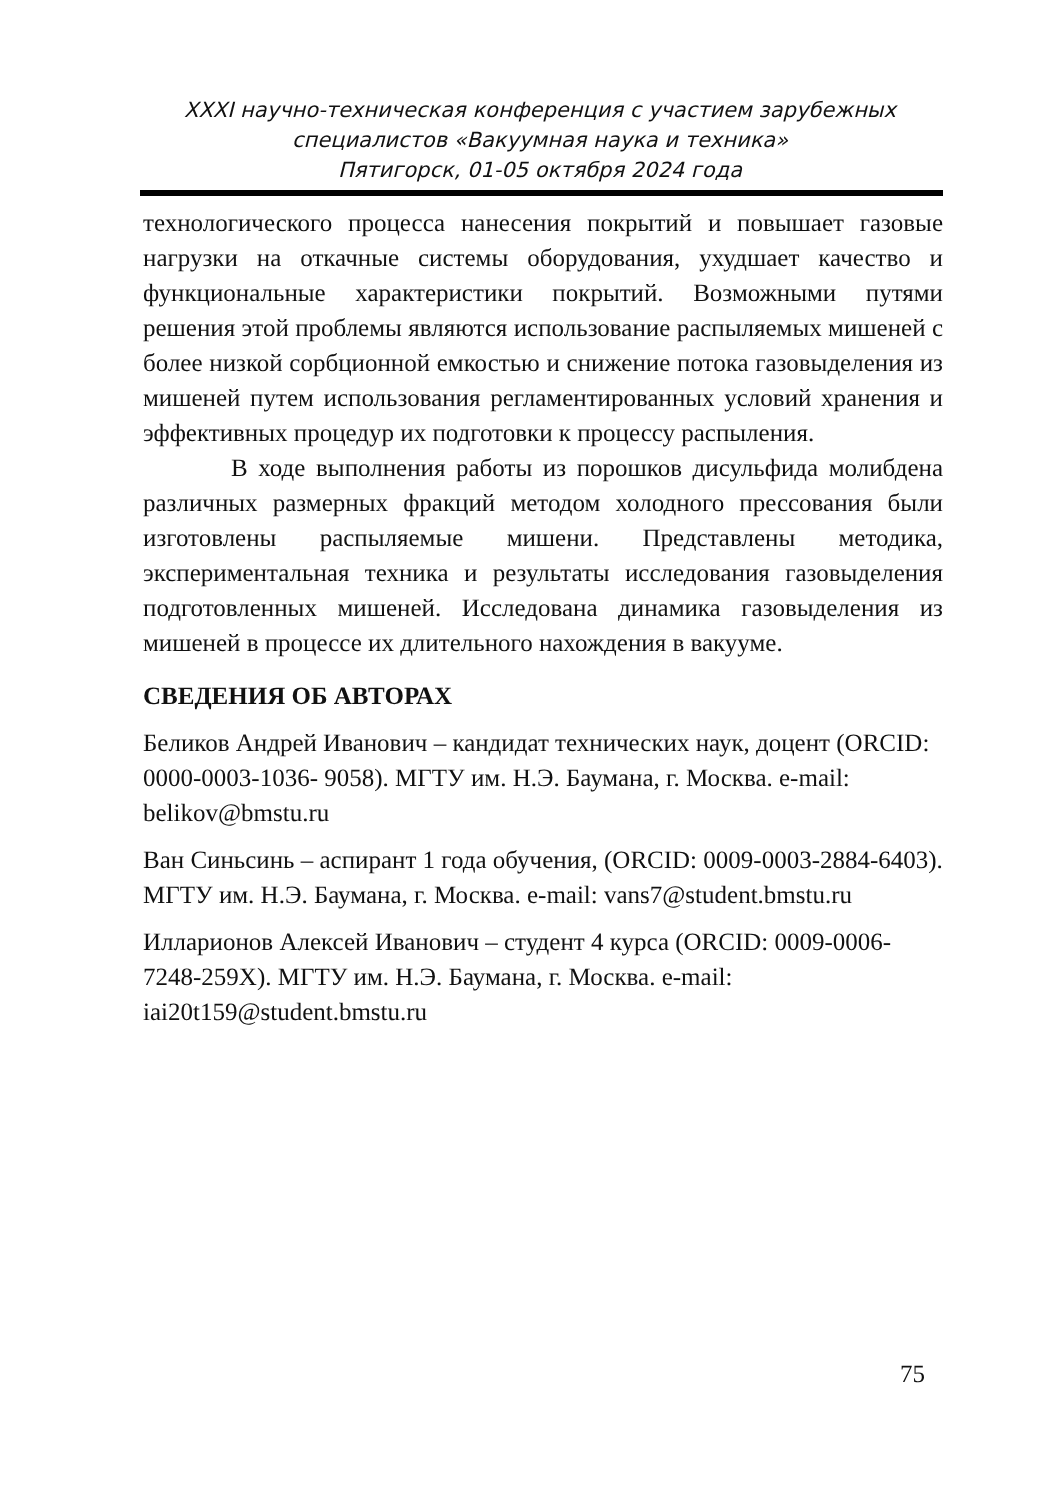XXXI научно-техническая конференция с участием зарубежных специалистов «Вакуумная наука и техника»
Пятигорск, 01-05 октября 2024 года
технологического процесса нанесения покрытий и повышает газовые нагрузки на откачные системы оборудования, ухудшает качество и функциональные характеристики покрытий. Возможными путями решения этой проблемы являются использование распыляемых мишеней с более низкой сорбционной емкостью и снижение потока газовыделения из мишеней путем использования регламентированных условий хранения и эффективных процедур их подготовки к процессу распыления.
В ходе выполнения работы из порошков дисульфида молибдена различных размерных фракций методом холодного прессования были изготовлены распыляемые мишени. Представлены методика, экспериментальная техника и результаты исследования газовыделения подготовленных мишеней. Исследована динамика газовыделения из мишеней в процессе их длительного нахождения в вакууме.
СВЕДЕНИЯ ОБ АВТОРАХ
Беликов Андрей Иванович – кандидат технических наук, доцент (ORCID: 0000-0003-1036- 9058). МГТУ им. Н.Э. Баумана, г. Москва. e-mail: belikov@bmstu.ru
Ван Синьсинь – аспирант 1 года обучения, (ORCID: 0009-0003-2884-6403). МГТУ им. Н.Э. Баумана, г. Москва. e-mail: vans7@student.bmstu.ru
Илларионов Алексей Иванович – студент 4 курса (ORCID: 0009-0006-7248-259X). МГТУ им. Н.Э. Баумана, г. Москва. e-mail: iai20t159@student.bmstu.ru
75